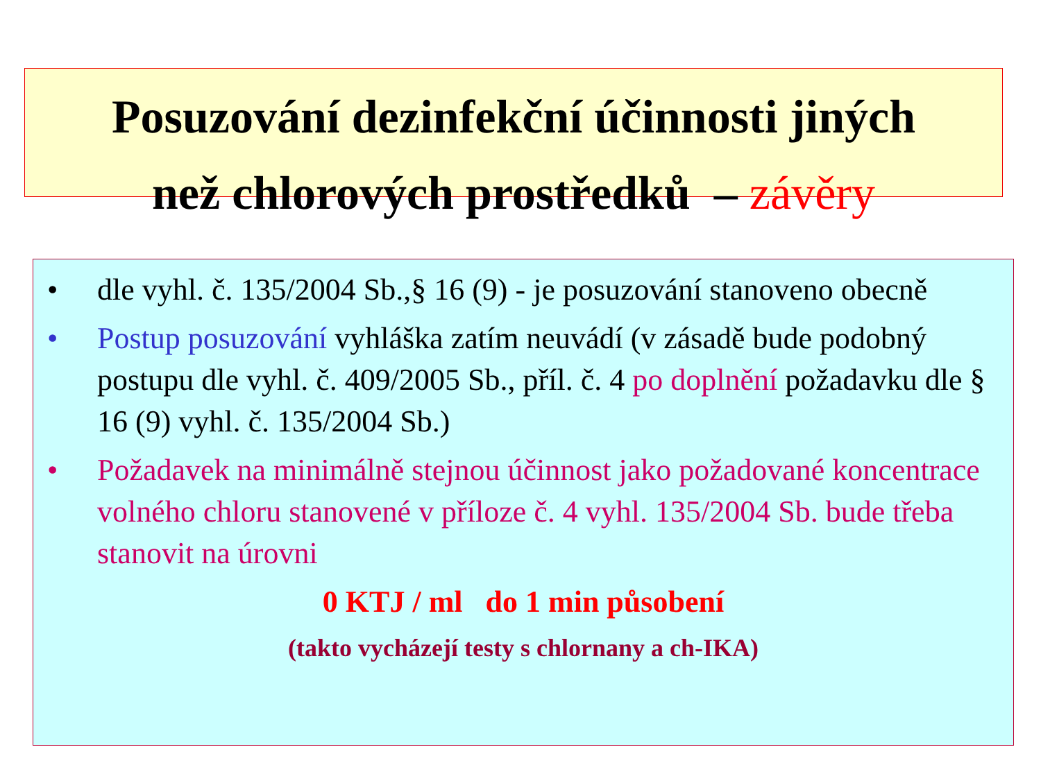Posuzování dezinfekční účinnosti jiných
než chlorových prostředků – závěry
• dle vyhl. č. 135/2004 Sb.,§ 16 (9) - je posuzování stanoveno obecně
• Postup posuzování vyhláška zatím neuvádí (v zásadě bude podobný postupu dle vyhl. č. 409/2005 Sb., příl. č. 4 po doplnění požadavku dle § 16 (9) vyhl. č. 135/2004 Sb.)
• Požadavek na minimálně stejnou účinnost jako požadované koncentrace volného chloru stanovené v příloze č. 4 vyhl. 135/2004 Sb. bude třeba stanovit na úrovni
0 KTJ / ml do 1 min působení
(takto vycházejí testy s chlornany a ch-IKA)